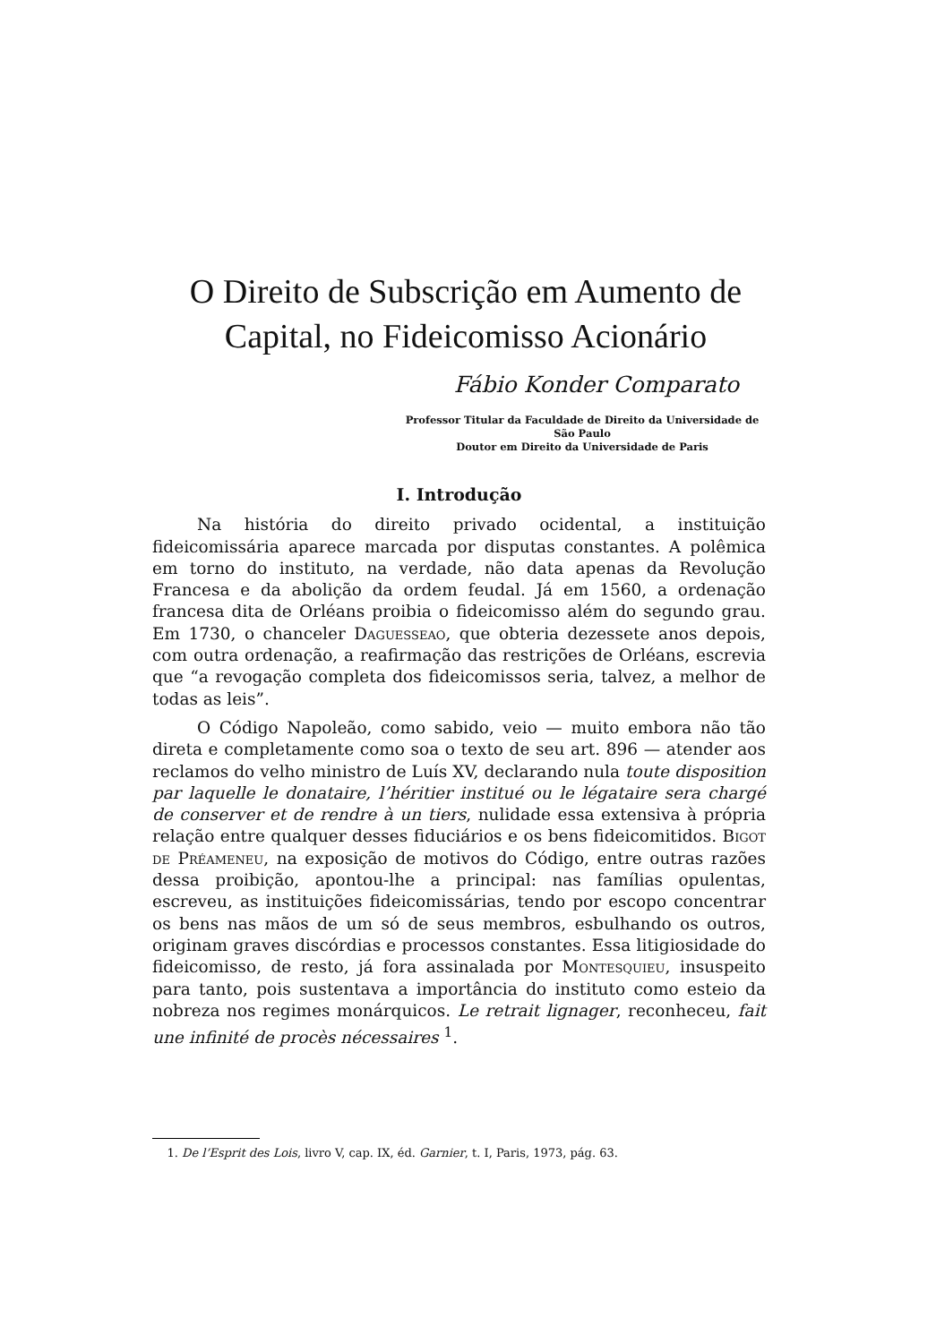O Direito de Subscrição em Aumento de Capital, no Fideicomisso Acionário
Fábio Konder Comparato
Professor Titular da Faculdade de Direito da Universidade de São Paulo
Doutor em Direito da Universidade de Paris
I. Introdução
Na história do direito privado ocidental, a instituição fideicomissária aparece marcada por disputas constantes. A polêmica em torno do instituto, na verdade, não data apenas da Revolução Francesa e da abolição da ordem feudal. Já em 1560, a ordenação francesa dita de Orléans proibia o fideicomisso além do segundo grau. Em 1730, o chanceler Daguesseao, que obteria dezessete anos depois, com outra ordenação, a reafirmação das restrições de Orléans, escrevia que “a revogação completa dos fideicomissos seria, talvez, a melhor de todas as leis”.
O Código Napoleão, como sabido, veio — muito embora não tão direta e completamente como soa o texto de seu art. 896 — atender aos reclamos do velho ministro de Luís XV, declarando nula toute disposition par laquelle le donataire, l’héritier institué ou le légataire sera chargé de conserver et de rendre à un tiers, nulidade essa extensiva à própria relação entre qualquer desses fiduciários e os bens fideicomitidos. Bigot de Préameneu, na exposição de motivos do Código, entre outras razões dessa proibição, apontou-lhe a principal: nas famílias opulentas, escreveu, as instituições fideicomissárias, tendo por escopo concentrar os bens nas mãos de um só de seus membros, esbulhando os outros, originam graves discórdias e processos constantes. Essa litigiosidade do fideicomisso, de resto, já fora assinalada por Montesquieu, insuspeito para tanto, pois sustentava a importância do instituto como esteio da nobreza nos regimes monárquicos. Le retrait lignager, reconheceu, fait une infinité de procès nécessaires <sup>1</sup>.
1. De l’Esprit des Lois, livro V, cap. IX, éd. Garnier, t. I, Paris, 1973, pág. 63.